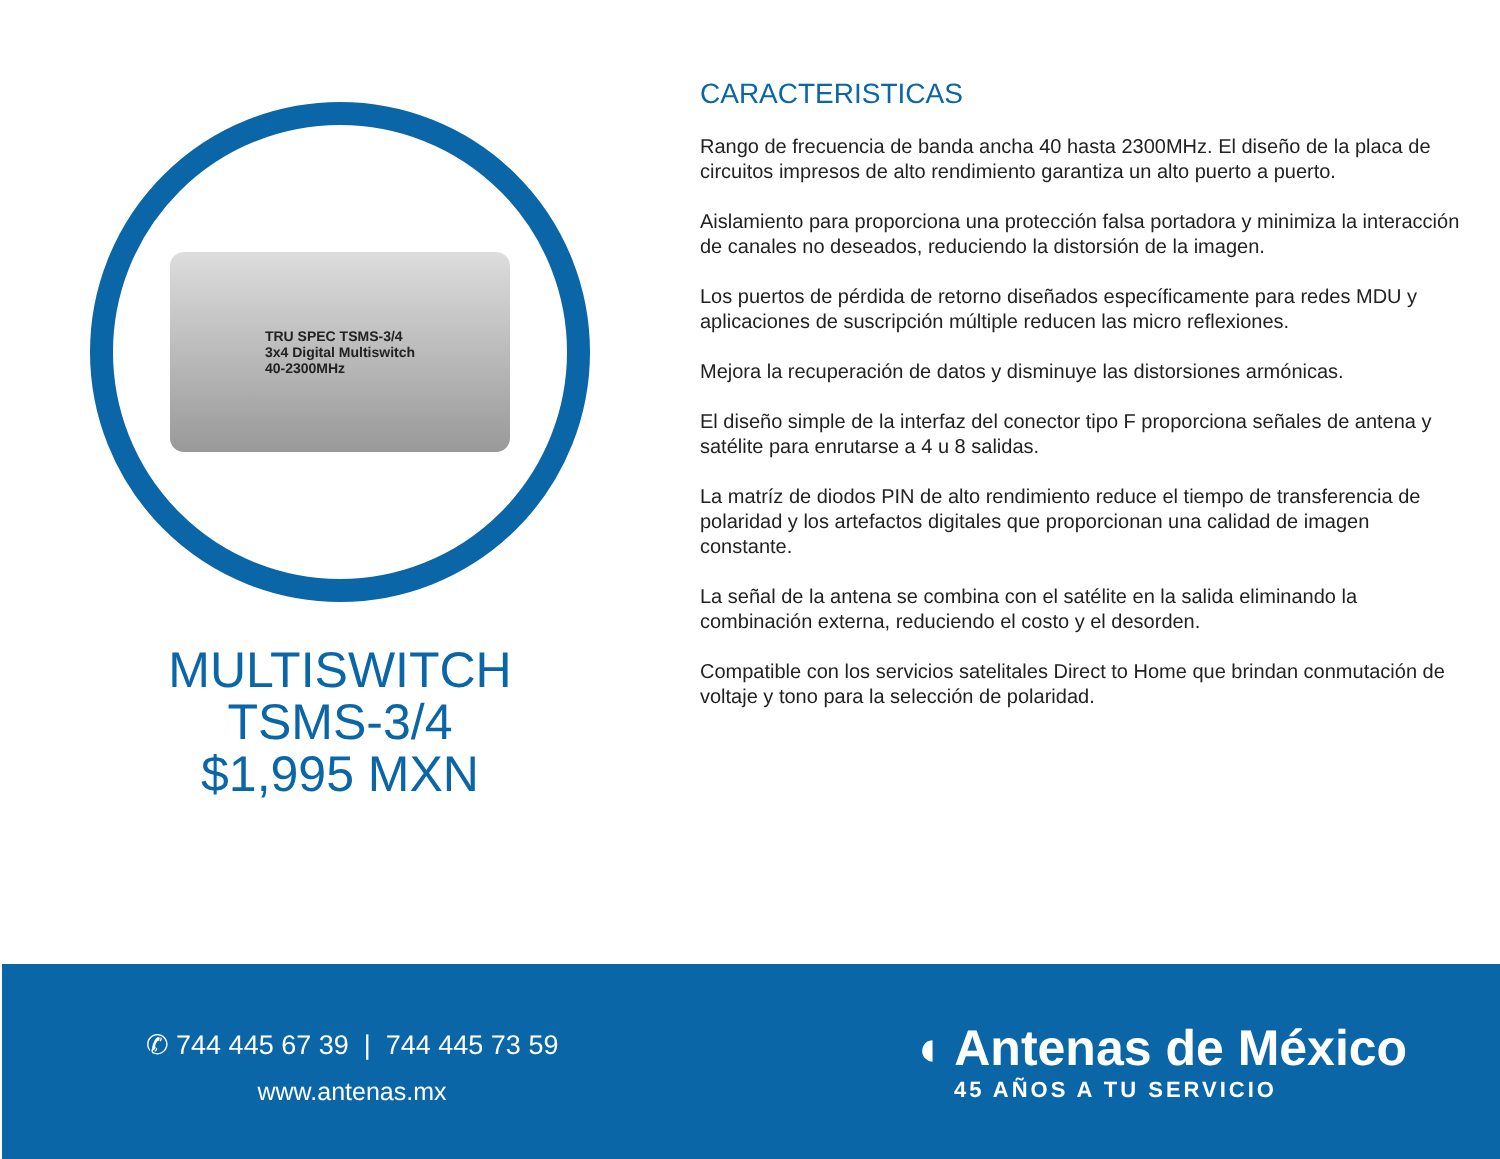TRU SPEC TSMS-3/4
3x4 Digital Multiswitch
40-2300MHz
MULTISWITCH
TSMS-3/4
$1,995 MXN
CARACTERISTICAS
Rango de frecuencia de banda ancha 40 hasta 2300MHz. El diseño de la placa de circuitos impresos de alto rendimiento garantiza un alto puerto a puerto.
Aislamiento para proporciona una protección falsa portadora y minimiza la interacción de canales no deseados, reduciendo la distorsión de la imagen.
Los puertos de pérdida de retorno diseñados específicamente para redes MDU y aplicaciones de suscripción múltiple reducen las micro reflexiones.
Mejora la recuperación de datos y disminuye las distorsiones armónicas.
El diseño simple de la interfaz del conector tipo F proporciona señales de antena y satélite para enrutarse a 4 u 8 salidas.
La matríz de diodos PIN de alto rendimiento reduce el tiempo de transferencia de polaridad y los artefactos digitales que proporcionan una calidad de imagen constante.
La señal de la antena se combina con el satélite en la salida eliminando la combinación externa, reduciendo el costo y el desorden.
Compatible con los servicios satelitales Direct to Home que brindan conmutación de voltaje y tono para la selección de polaridad.
✆ 744 445 67 39 | 744 445 73 59
www.antenas.mx
◖ Antenas de México
45 AÑOS A TU SERVICIO